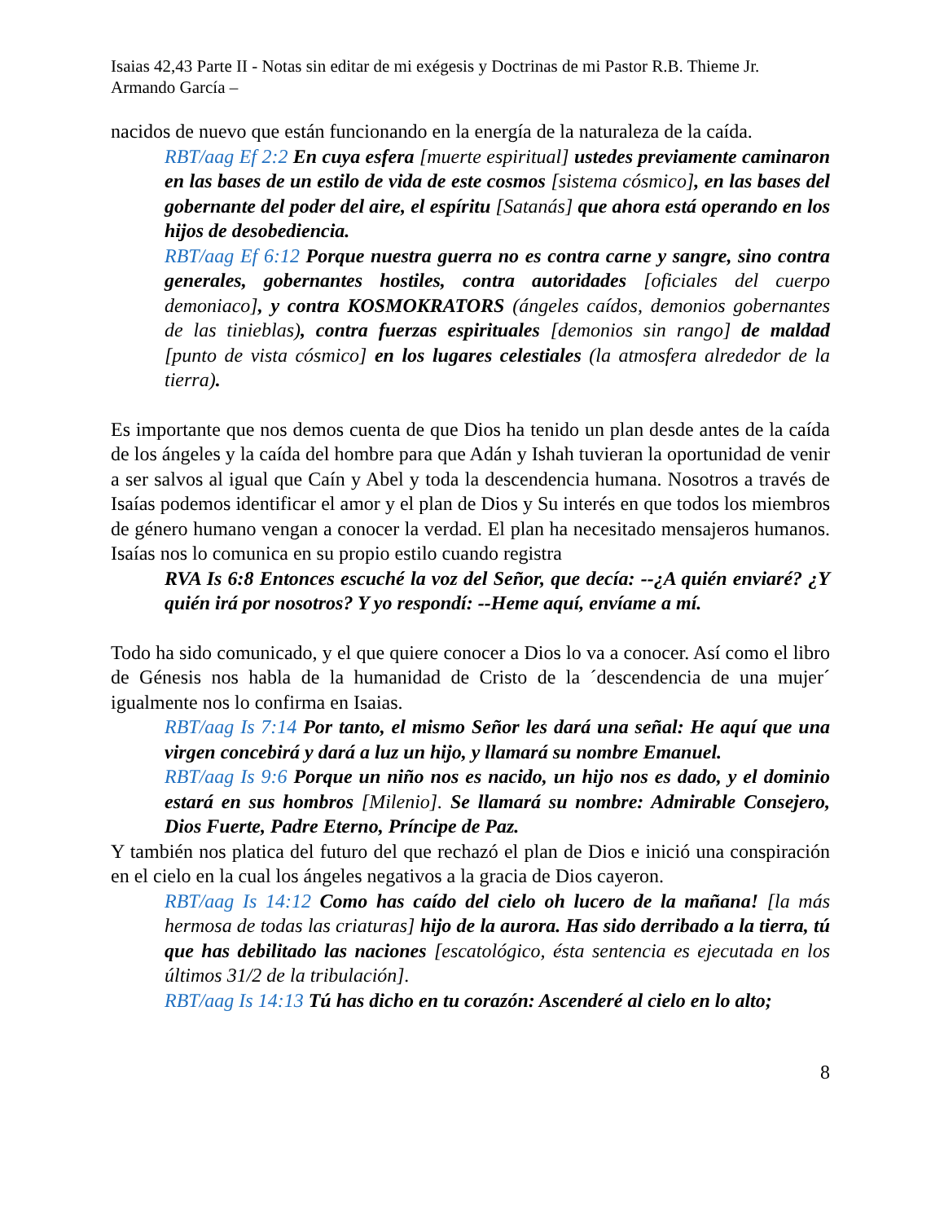Isaias 42,43 Parte II - Notas sin editar de mi exégesis y Doctrinas de mi Pastor R.B. Thieme Jr.
Armando García –
nacidos de nuevo que están funcionando en la energía de la naturaleza de la caída.
RBT/aag Ef 2:2 En cuya esfera [muerte espiritual] ustedes previamente caminaron en las bases de un estilo de vida de este cosmos [sistema cósmico], en las bases del gobernante del poder del aire, el espíritu [Satanás] que ahora está operando en los hijos de desobediencia.
RBT/aag Ef 6:12 Porque nuestra guerra no es contra carne y sangre, sino contra generales, gobernantes hostiles, contra autoridades [oficiales del cuerpo demoniaco], y contra KOSMOKRATORS (ángeles caídos, demonios gobernantes de las tinieblas), contra fuerzas espirituales [demonios sin rango] de maldad [punto de vista cósmico] en los lugares celestiales (la atmosfera alrededor de la tierra).
Es importante que nos demos cuenta de que Dios ha tenido un plan desde antes de la caída de los ángeles y la caída del hombre para que Adán y Ishah tuvieran la oportunidad de venir a ser salvos al igual que Caín y Abel y toda la descendencia humana. Nosotros a través de Isaías podemos identificar el amor y el plan de Dios y Su interés en que todos los miembros de género humano vengan a conocer la verdad. El plan ha necesitado mensajeros humanos. Isaías nos lo comunica en su propio estilo cuando registra
RVA Is 6:8 Entonces escuché la voz del Señor, que decía: --¿A quién enviaré? ¿Y quién irá por nosotros? Y yo respondí: --Heme aquí, envíame a mí.
Todo ha sido comunicado, y el que quiere conocer a Dios lo va a conocer. Así como el libro de Génesis nos habla de la humanidad de Cristo de la ´descendencia de una mujer´ igualmente nos lo confirma en Isaias.
RBT/aag Is 7:14 Por tanto, el mismo Señor les dará una señal: He aquí que una virgen concebirá y dará a luz un hijo, y llamará su nombre Emanuel.
RBT/aag Is 9:6 Porque un niño nos es nacido, un hijo nos es dado, y el dominio estará en sus hombros [Milenio]. Se llamará su nombre: Admirable Consejero, Dios Fuerte, Padre Eterno, Príncipe de Paz.
Y también nos platica del futuro del que rechazó el plan de Dios e inició una conspiración en el cielo en la cual los ángeles negativos a la gracia de Dios cayeron.
RBT/aag Is 14:12 Como has caído del cielo oh lucero de la mañana! [la más hermosa de todas las criaturas] hijo de la aurora. Has sido derribado a la tierra, tú que has debilitado las naciones [escatológico, ésta sentencia es ejecutada en los últimos 31/2 de la tribulación].
RBT/aag Is 14:13 Tú has dicho en tu corazón: Ascenderé al cielo en lo alto;
8